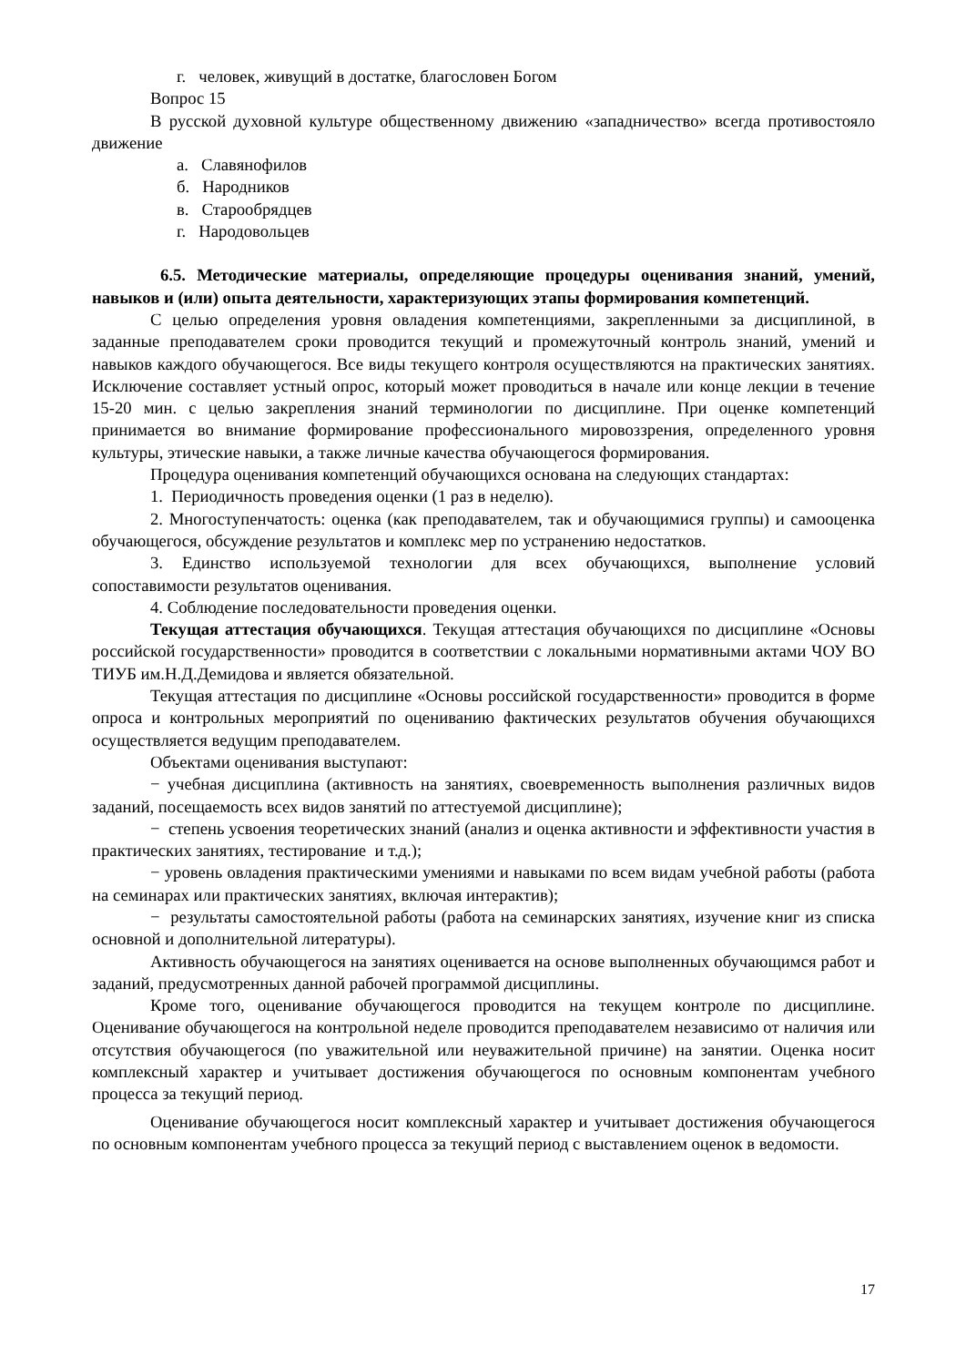г. человек, живущий в достатке, благословен Богом
Вопрос 15
В русской духовной культуре общественному движению «западничество» всегда противостояло движение
а. Славянофилов
б. Народников
в. Старообрядцев
г. Народовольцев
6.5. Методические материалы, определяющие процедуры оценивания знаний, умений, навыков и (или) опыта деятельности, характеризующих этапы формирования компетенций.
С целью определения уровня овладения компетенциями, закрепленными за дисциплиной, в заданные преподавателем сроки проводится текущий и промежуточный контроль знаний, умений и навыков каждого обучающегося. Все виды текущего контроля осуществляются на практических занятиях. Исключение составляет устный опрос, который может проводиться в начале или конце лекции в течение 15-20 мин. с целью закрепления знаний терминологии по дисциплине. При оценке компетенций принимается во внимание формирование профессионального мировоззрения, определенного уровня культуры, этические навыки, а также личные качества обучающегося формирования.
Процедура оценивания компетенций обучающихся основана на следующих стандартах:
1. Периодичность проведения оценки (1 раз в неделю).
2. Многоступенчатость: оценка (как преподавателем, так и обучающимися группы) и самооценка обучающегося, обсуждение результатов и комплекс мер по устранению недостатков.
3. Единство используемой технологии для всех обучающихся, выполнение условий сопоставимости результатов оценивания.
4. Соблюдение последовательности проведения оценки.
Текущая аттестация обучающихся. Текущая аттестация обучающихся по дисциплине «Основы российской государственности» проводится в соответствии с локальными нормативными актами ЧОУ ВО ТИУБ им.Н.Д.Демидова и является обязательной.
Текущая аттестация по дисциплине «Основы российской государственности» проводится в форме опроса и контрольных мероприятий по оцениванию фактических результатов обучения обучающихся осуществляется ведущим преподавателем.
Объектами оценивания выступают:
− учебная дисциплина (активность на занятиях, своевременность выполнения различных видов заданий, посещаемость всех видов занятий по аттестуемой дисциплине);
− степень усвоения теоретических знаний (анализ и оценка активности и эффективности участия в практических занятиях, тестирование и т.д.);
− уровень овладения практическими умениями и навыками по всем видам учебной работы (работа на семинарах или практических занятиях, включая интерактив);
− результаты самостоятельной работы (работа на семинарских занятиях, изучение книг из списка основной и дополнительной литературы).
Активность обучающегося на занятиях оценивается на основе выполненных обучающимся работ и заданий, предусмотренных данной рабочей программой дисциплины.
Кроме того, оценивание обучающегося проводится на текущем контроле по дисциплине. Оценивание обучающегося на контрольной неделе проводится преподавателем независимо от наличия или отсутствия обучающегося (по уважительной или неуважительной причине) на занятии. Оценка носит комплексный характер и учитывает достижения обучающегося по основным компонентам учебного процесса за текущий период.
Оценивание обучающегося носит комплексный характер и учитывает достижения обучающегося по основным компонентам учебного процесса за текущий период с выставлением оценок в ведомости.
17